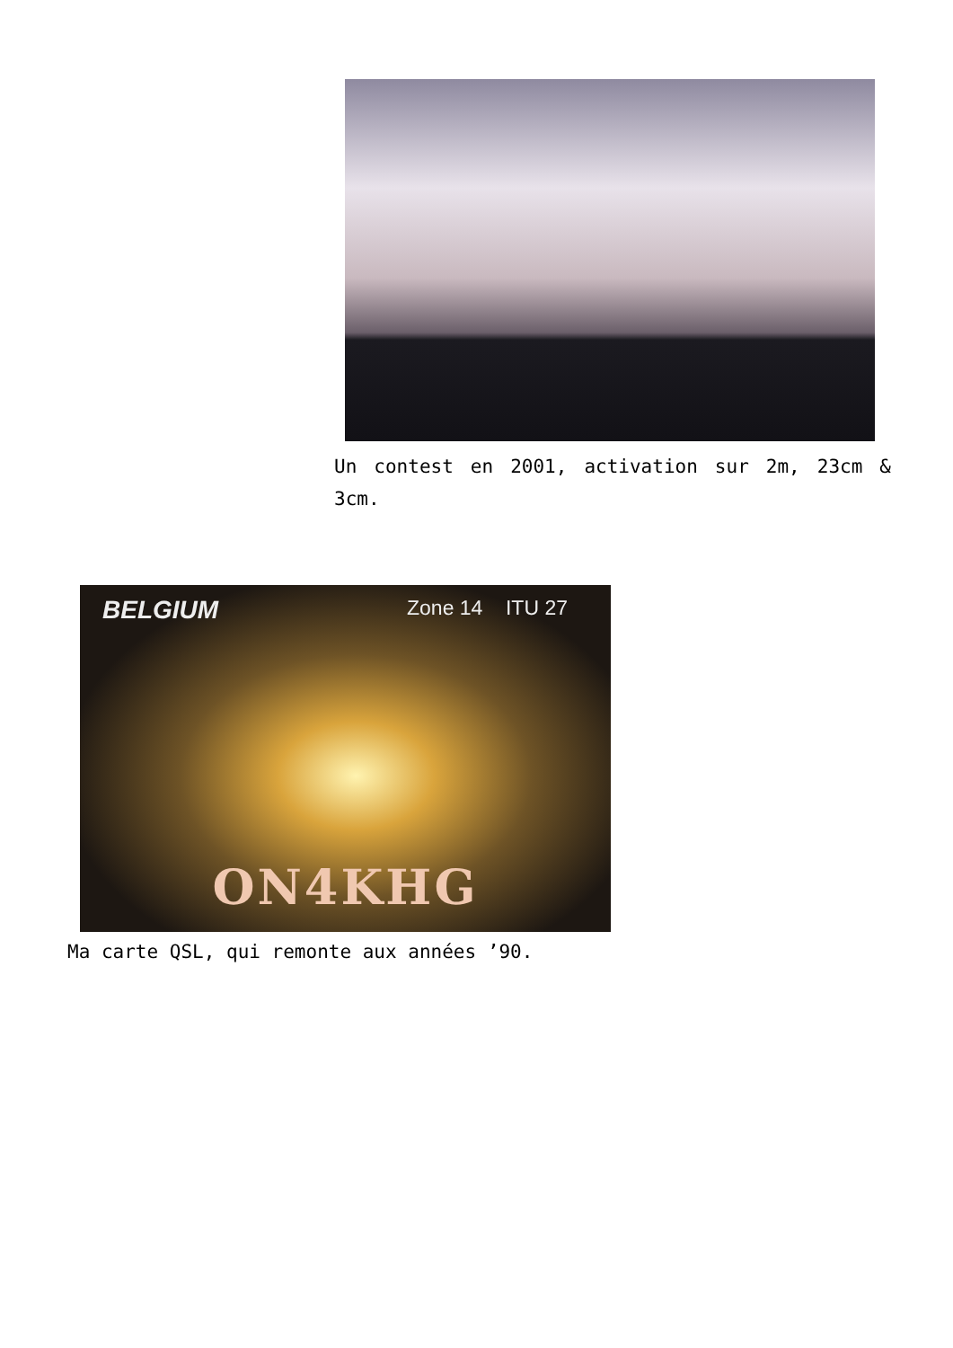Un contest en 2001, activation sur 2m, 23cm & 3cm.
BELGIUM Zone 14 ITU 27
ON4KHG
Ma carte QSL, qui remonte aux années ’90.